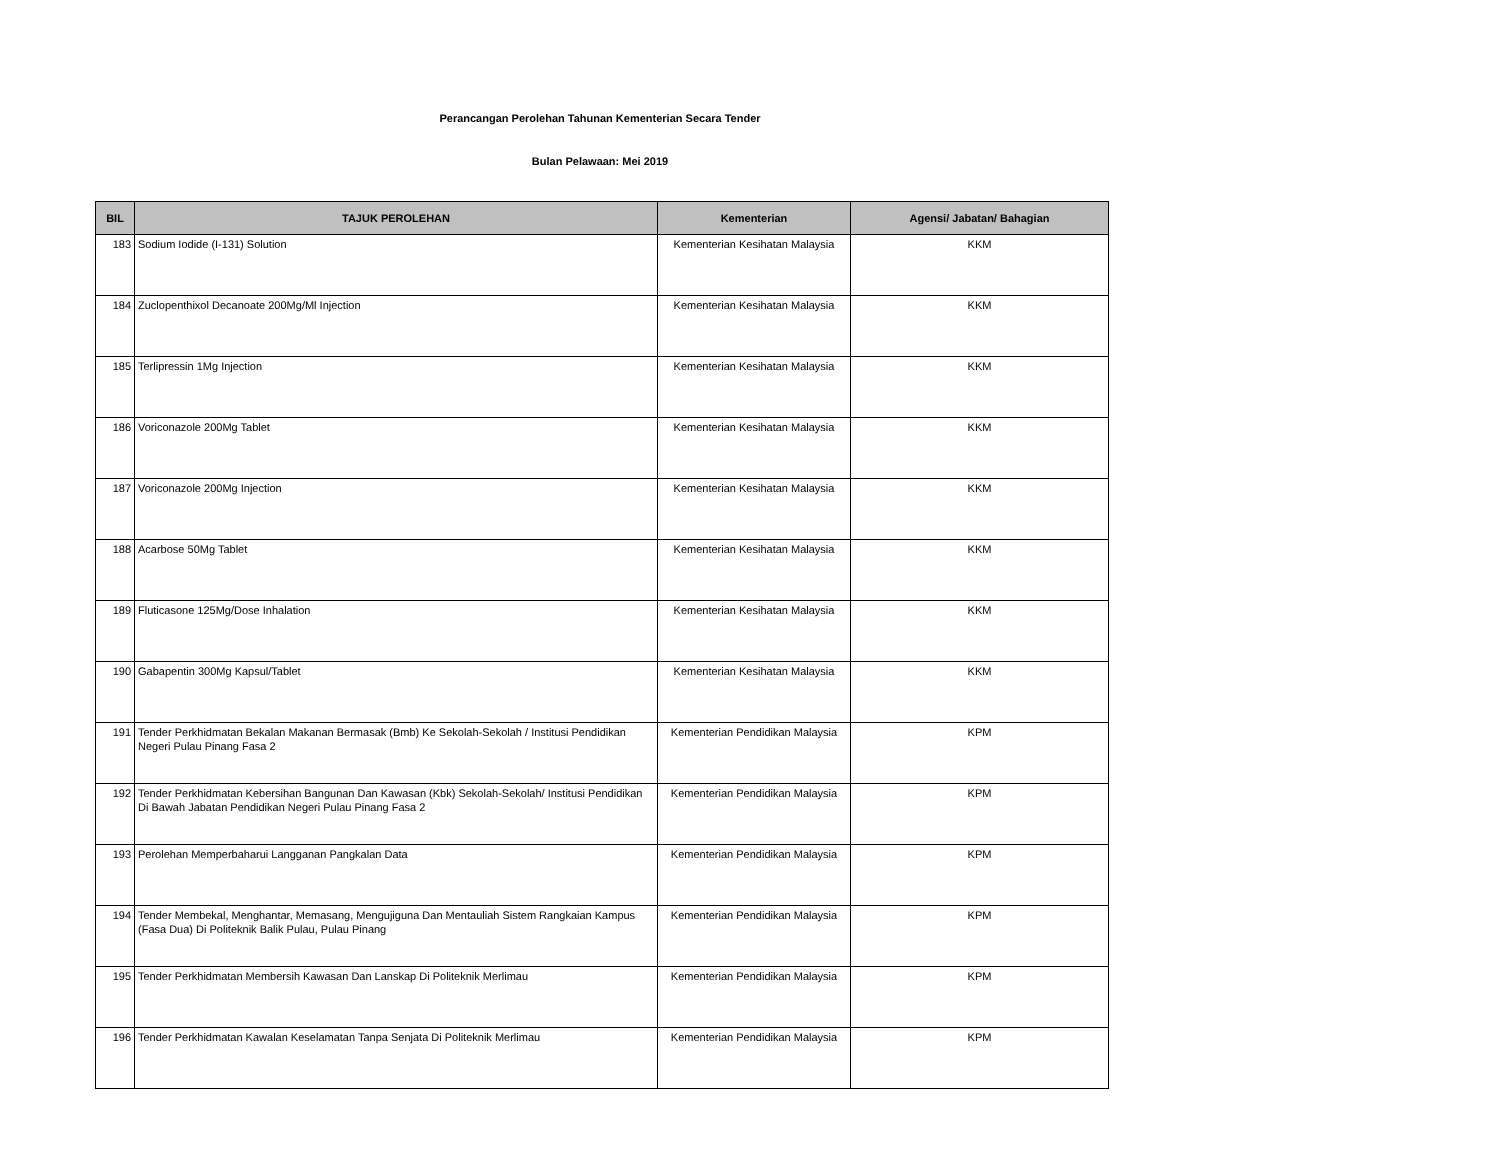Perancangan Perolehan Tahunan Kementerian Secara Tender
Bulan Pelawaan: Mei 2019
| BIL | TAJUK PEROLEHAN | Kementerian | Agensi/ Jabatan/ Bahagian |
| --- | --- | --- | --- |
| 183 | Sodium Iodide (I-131) Solution | Kementerian Kesihatan Malaysia | KKM |
| 184 | Zuclopenthixol Decanoate 200Mg/Ml Injection | Kementerian Kesihatan Malaysia | KKM |
| 185 | Terlipressin 1Mg Injection | Kementerian Kesihatan Malaysia | KKM |
| 186 | Voriconazole 200Mg Tablet | Kementerian Kesihatan Malaysia | KKM |
| 187 | Voriconazole 200Mg Injection | Kementerian Kesihatan Malaysia | KKM |
| 188 | Acarbose 50Mg Tablet | Kementerian Kesihatan Malaysia | KKM |
| 189 | Fluticasone 125Mg/Dose Inhalation | Kementerian Kesihatan Malaysia | KKM |
| 190 | Gabapentin 300Mg Kapsul/Tablet | Kementerian Kesihatan Malaysia | KKM |
| 191 | Tender Perkhidmatan Bekalan Makanan Bermasak (Bmb) Ke Sekolah-Sekolah / Institusi Pendidikan Negeri Pulau Pinang Fasa 2 | Kementerian Pendidikan Malaysia | KPM |
| 192 | Tender Perkhidmatan Kebersihan Bangunan Dan Kawasan (Kbk) Sekolah-Sekolah/ Institusi Pendidikan Di Bawah Jabatan Pendidikan Negeri Pulau Pinang Fasa 2 | Kementerian Pendidikan Malaysia | KPM |
| 193 | Perolehan Memperbaharui Langganan Pangkalan Data | Kementerian Pendidikan Malaysia | KPM |
| 194 | Tender Membekal, Menghantar, Memasang, Mengujiguna Dan Mentauliah Sistem Rangkaian Kampus (Fasa Dua) Di Politeknik Balik Pulau, Pulau Pinang | Kementerian Pendidikan Malaysia | KPM |
| 195 | Tender Perkhidmatan Membersih Kawasan Dan Lanskap Di Politeknik Merlimau | Kementerian Pendidikan Malaysia | KPM |
| 196 | Tender Perkhidmatan Kawalan Keselamatan Tanpa Senjata Di Politeknik Merlimau | Kementerian Pendidikan Malaysia | KPM |